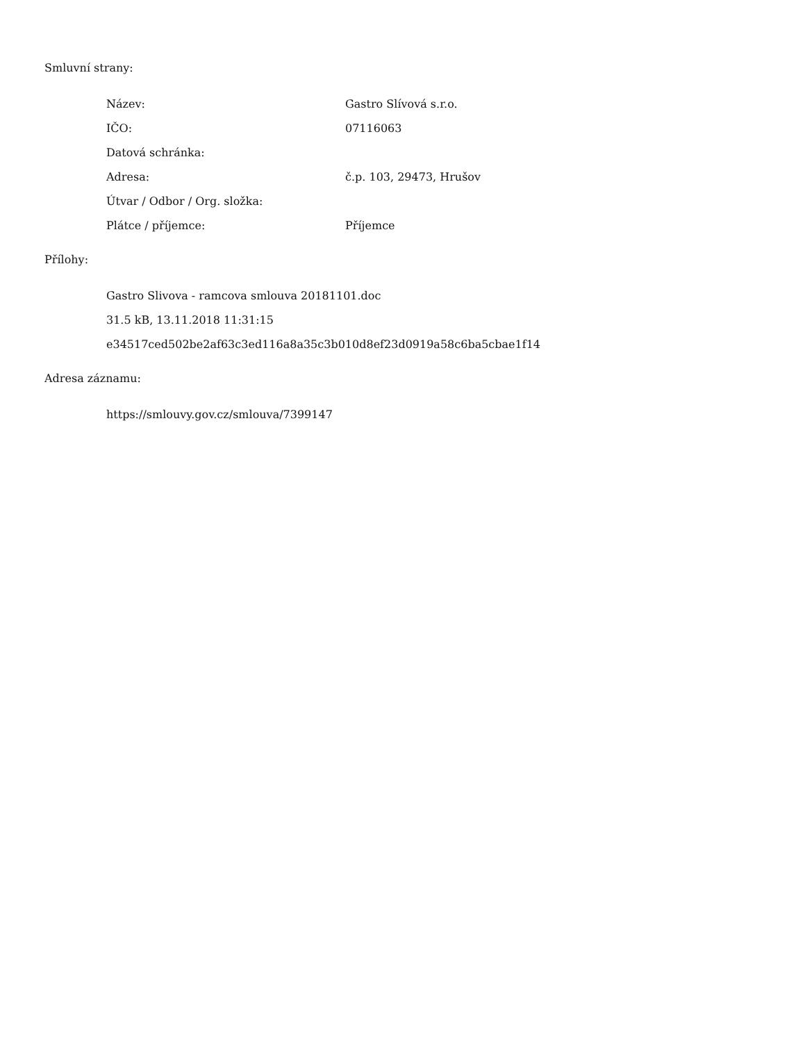Smluvní strany:
| Název: | Gastro Slívová s.r.o. |
| IČO: | 07116063 |
| Datová schránka: | |
| Adresa: | č.p. 103, 29473, Hrušov |
| Útvar / Odbor / Org. složka: | |
| Plátce / příjemce: | Příjemce |
Přílohy:
Gastro Slivova - ramcova smlouva 20181101.doc
31.5 kB, 13.11.2018 11:31:15
e34517ced502be2af63c3ed116a8a35c3b010d8ef23d0919a58c6ba5cbae1f14
Adresa záznamu:
https://smlouvy.gov.cz/smlouva/7399147